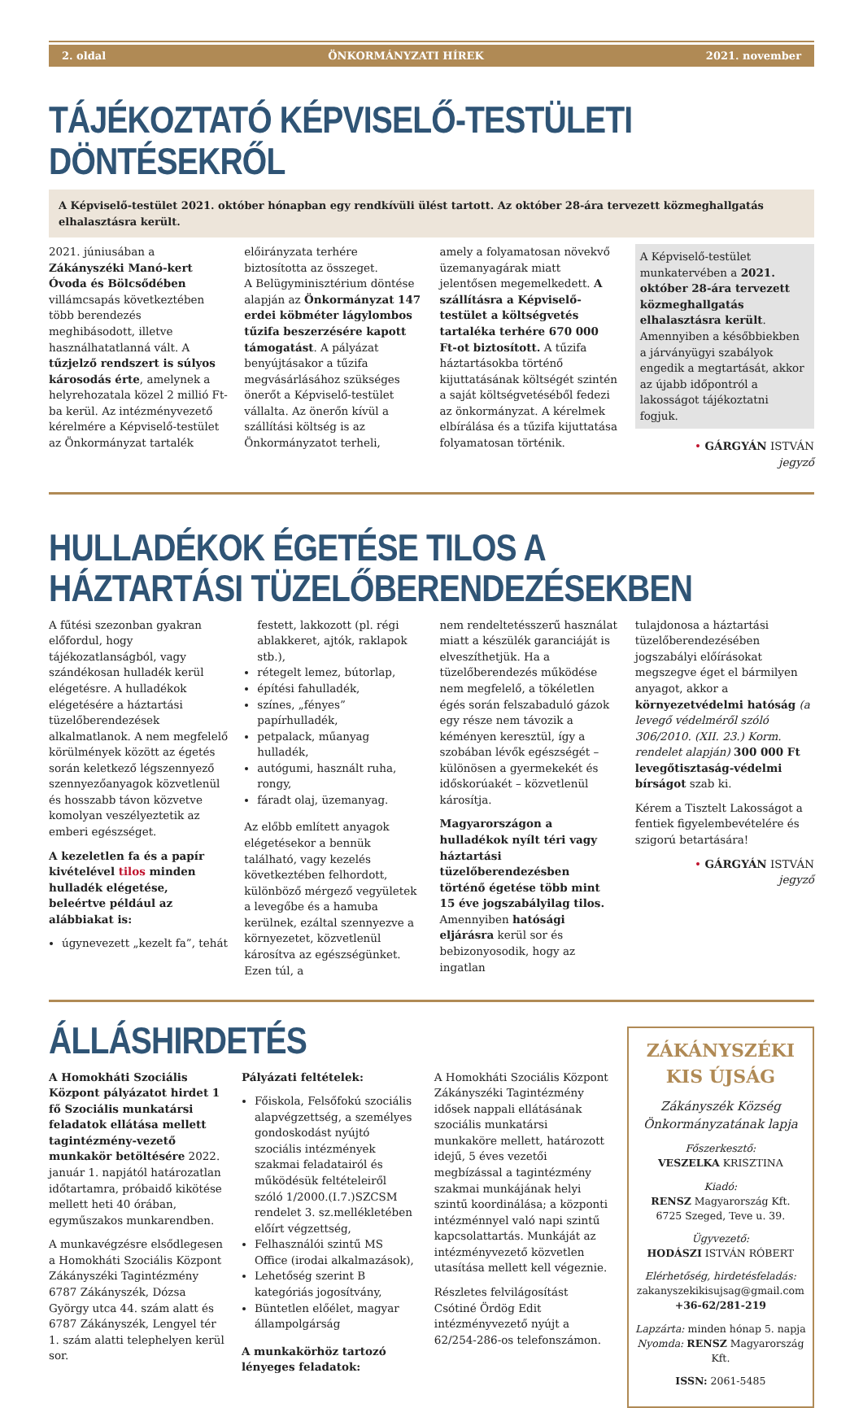2. oldal ÖNKORMÁNYZATI HÍREK 2021. november
TÁJÉKOZTATÓ KÉPVISELŐ-TESTÜLETI DÖNTÉSEKRŐL
A Képviselő-testület 2021. október hónapban egy rendkívüli ülést tartott. Az október 28-ára tervezett közmeghallgatás elhalasztásra került.
2021. júniusában a Zákányszéki Manó-kert Óvoda és Bölcsődében villámcsapás következtében több berendezés meghibásodott, illetve használhatatlanná vált. A tűzjelző rendszert is súlyos károsodás érte, amelynek a helyrehozatala közel 2 millió Ft-ba kerül. Az intézményvezető kérelmére a Képviselő-testület az Önkormányzat tartalék
előirányzata terhére biztosította az összeget.
A Belügyminisztérium döntése alapján az Önkormányzat 147 erdei köbméter lágylombos tűzifa beszerzésére kapott támogatást. A pályázat benyújtásakor a tűzifa megvásárlásához szükséges önerőt a Képviselő-testület vállalta. Az önerőn kívül a szállítási költség is az Önkormányzatot terheli,
amely a folyamatosan növekvő üzemanyagárak miatt jelentősen megemelkedett. A szállításra a Képviselő-testület a költségvetés tartaléka terhére 670 000 Ft-ot biztosított. A tűzifa háztartásokba történő kijuttatásának költségét szintén a saját költségvetéséből fedezi az önkormányzat. A kérelmek elbírálása és a tűzifa kijuttatása folyamatosan történik.
A Képviselő-testület munkatervében a 2021. október 28-ára tervezett közmeghallgatás elhalasztásra került. Amennyiben a későbbiekben a járványügyi szabályok engedik a megtartását, akkor az újabb időpontról a lakosságot tájékoztatni fogjuk.
• GÁRGYÁN ISTVÁN
jegyző
HULLADÉKOK ÉGETÉSE TILOS A HÁZTARTÁSI TÜZELŐBERENDEZÉSEKBEN
A fűtési szezonban gyakran előfordul, hogy tájékozatlanságból, vagy szándékosan hulladék kerül elégetésre. A hulladékok elégetésére a háztartási tüzelőberendezések alkalmatlanok. A nem megfelelő körülmények között az égetés során keletkező légszennyező szennyezőanyagok közvetlenül és hosszabb távon közvetve komolyan veszélyeztetik az emberi egészséget.
A kezeletlen fa és a papír kivételével tilos minden hulladék elégetése, beleértve például az alábbiakat is:
úgynevezett „kezelt fa”, tehát
festett, lakkozott (pl. régi ablakkeret, ajtók, raklapok stb.),
rétegelt lemez, bútorlap,
építési fahulladék,
színes, „fényes” papírhulladék,
petpalack, műanyag hulladék,
autógumi, használt ruha, rongy,
fáradt olaj, üzemanyag.
Az előbb említett anyagok elégetésekor a bennük található, vagy kezelés következtében felhordott, különböző mérgező vegyületek a levegőbe és a hamuba kerülnek, ezáltal szennyezve a környezetet, közvetlenül károsítva az egészségünket. Ezen túl, a
nem rendeltetésszerű használat miatt a készülék garanciáját is elveszíthetjük. Ha a tüzelőberendezés működése nem megfelelő, a tökéletlen égés során felszabaduló gázok egy része nem távozik a kéményen keresztül, így a szobában lévők egészségét – különösen a gyermekekét és időskorúakét – közvetlenül károsítja.
Magyarországon a hulladékok nyílt téri vagy háztartási tüzelőberendezésben történő égetése több mint 15 éve jogszabályilag tilos. Amennyiben hatósági eljárásra kerül sor és bebizonyosodik, hogy az ingatlan
tulajdonosa a háztartási tüzelőberendezésében jogszabályi előírásokat megszegve éget el bármilyen anyagot, akkor a környezetvédelmi hatóság (a levegő védelméről szóló 306/2010. (XII. 23.) Korm. rendelet alapján) 300 000 Ft levegőtisztaság-védelmi bírságot szab ki.
Kérem a Tisztelt Lakosságot a fentiek figyelembevételére és szigorú betartására!
• GÁRGYÁN ISTVÁN
jegyző
ÁLLÁSHIRDETÉS
A Homokháti Szociális Központ pályázatot hirdet 1 fő Szociális munkatársi feladatok ellátása mellett tagintézmény-vezető munkakör betöltésére 2022. január 1. napjától határozatlan időtartamra, próbaidő kikötése mellett heti 40 órában, egyműszakos munkarendben.
A munkavégzésre elsődlegesen a Homokháti Szociális Központ Zákányszéki Tagintézmény 6787 Zákányszék, Dózsa György utca 44. szám alatt és 6787 Zákányszék, Lengyel tér 1. szám alatti telephelyen kerül sor.
Pályázati feltételek:
Főiskola, Felsőfokú szociális alapvégzettség, a személyes gondoskodást nyújtó szociális intézmények szakmai feladatairól és működésük feltételeiről szóló 1/2000.(I.7.)SZCSM rendelet 3. sz.mellékletében előírt végzettség,
Felhasználói szintű MS Office (irodai alkalmazások),
Lehetőség szerint B kategóriás jogosítvány,
Büntetlen előélet, magyar állampolgárság
A munkakörhöz tartozó lényeges feladatok:
A Homokháti Szociális Központ Zákányszéki Tagintézmény idősek nappali ellátásának szociális munkatársi munkaköre mellett, határozott idejű, 5 éves vezetői megbízással a tagintézmény szakmai munkájának helyi szintű koordinálása; a központi intézménnyel való napi szintű kapcsolattartás. Munkáját az intézményvezető közvetlen utasítása mellett kell végeznie.
Részletes felvilágosítást Csótiné Ördög Edit intézményvezető nyújt a 62/254-286-os telefonszámon.
ZÁKÁNYSZÉKI
KIS ÚJSÁG
Zákányszék Község Önkormányzatának lapja
Főszerkesztő:
VESZELKA KRISZTINA
Kiadó:
RENSZ Magyarország Kft.
6725 Szeged, Teve u. 39.
Ügyvezető:
HODÁSZI ISTVÁN RÓBERT
Elérhetőség, hirdetésfeladás:
zakanyszekikisujsag@gmail.com
+36-62/281-219
Lapzárta: minden hónap 5. napja
Nyomda: RENSZ Magyarország Kft.
ISSN: 2061-5485